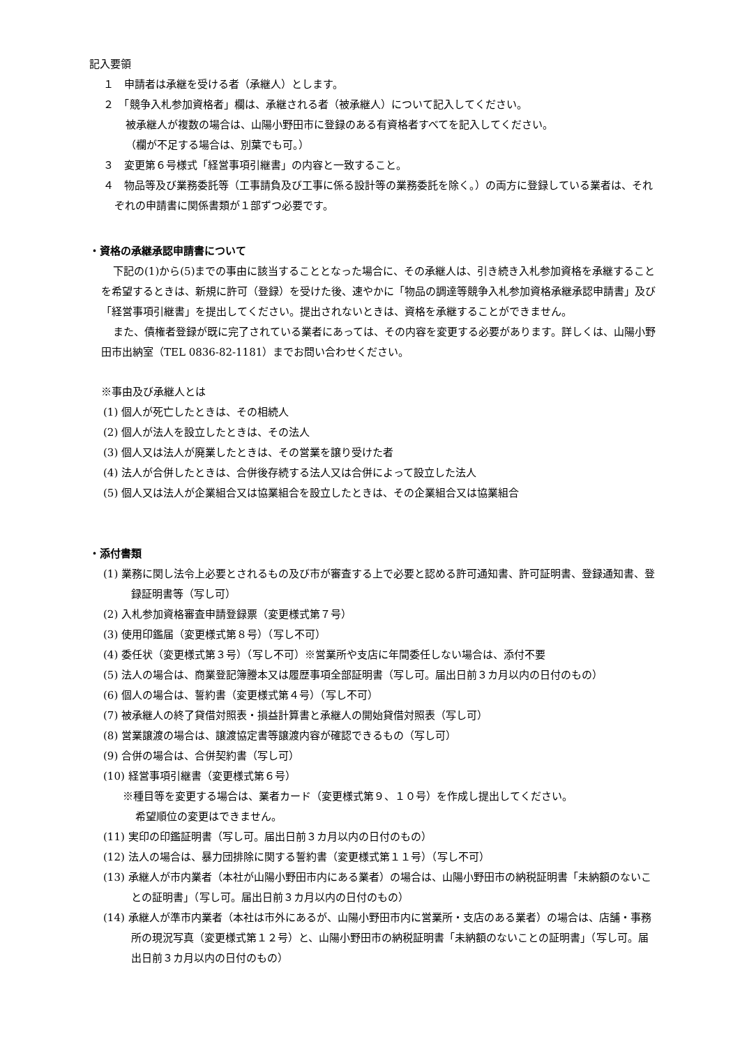記入要領
１　申請者は承継を受ける者（承継人）とします。
２　「競争入札参加資格者」欄は、承継される者（被承継人）について記入してください。
被承継人が複数の場合は、山陽小野田市に登録のある有資格者すべてを記入してください。
（欄が不足する場合は、別葉でも可。）
３　変更第６号様式「経営事項引継書」の内容と一致すること。
４　物品等及び業務委託等（工事請負及び工事に係る設計等の業務委託を除く。）の両方に登録している業者は、それぞれの申請書に関係書類が１部ずつ必要です。
・資格の承継承認申請書について
下記の(1)から(5)までの事由に該当することとなった場合に、その承継人は、引き続き入札参加資格を承継することを希望するときは、新規に許可（登録）を受けた後、速やかに「物品の調達等競争入札参加資格承継承認申請書」及び「経営事項引継書」を提出してください。提出されないときは、資格を承継することができません。
また、債権者登録が既に完了されている業者にあっては、その内容を変更する必要があります。詳しくは、山陽小野田市出納室（TEL 0836-82-1181）までお問い合わせください。
※事由及び承継人とは
(1) 個人が死亡したときは、その相続人
(2) 個人が法人を設立したときは、その法人
(3) 個人又は法人が廃業したときは、その営業を譲り受けた者
(4) 法人が合併したときは、合併後存続する法人又は合併によって設立した法人
(5) 個人又は法人が企業組合又は協業組合を設立したときは、その企業組合又は協業組合
・添付書類
(1) 業務に関し法令上必要とされるもの及び市が審査する上で必要と認める許可通知書、許可証明書、登録通知書、登録証明書等（写し可）
(2) 入札参加資格審査申請登録票（変更様式第７号）
(3) 使用印鑑届（変更様式第８号）（写し不可）
(4) 委任状（変更様式第３号）（写し不可）※営業所や支店に年間委任しない場合は、添付不要
(5) 法人の場合は、商業登記簿謄本又は履歴事項全部証明書（写し可。届出日前３カ月以内の日付のもの）
(6) 個人の場合は、誓約書（変更様式第４号）（写し不可）
(7) 被承継人の終了貸借対照表・損益計算書と承継人の開始貸借対照表（写し可）
(8) 営業譲渡の場合は、譲渡協定書等譲渡内容が確認できるもの（写し可）
(9) 合併の場合は、合併契約書（写し可）
(10) 経営事項引継書（変更様式第６号）
※種目等を変更する場合は、業者カード（変更様式第９、１０号）を作成し提出してください。
希望順位の変更はできません。
(11) 実印の印鑑証明書（写し可。届出日前３カ月以内の日付のもの）
(12) 法人の場合は、暴力団排除に関する誓約書（変更様式第１１号）（写し不可）
(13) 承継人が市内業者（本社が山陽小野田市内にある業者）の場合は、山陽小野田市の納税証明書「未納額のないことの証明書」（写し可。届出日前３カ月以内の日付のもの）
(14) 承継人が準市内業者（本社は市外にあるが、山陽小野田市内に営業所・支店のある業者）の場合は、店舗・事務所の現況写真（変更様式第１２号）と、山陽小野田市の納税証明書「未納額のないことの証明書」（写し可。届出日前３カ月以内の日付のもの）